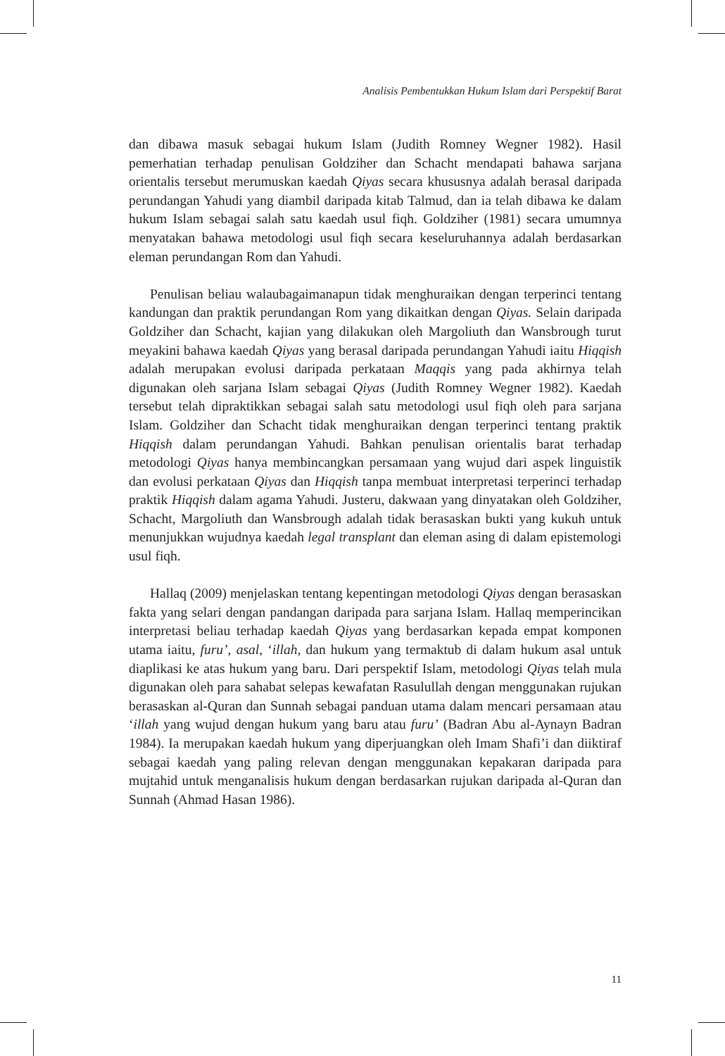Analisis Pembentukkan Hukum Islam dari Perspektif Barat
dan dibawa masuk sebagai hukum Islam (Judith Romney Wegner 1982). Hasil pemerhatian terhadap penulisan Goldziher dan Schacht mendapati bahawa sarjana orientalis tersebut merumuskan kaedah Qiyas secara khususnya adalah berasal daripada perundangan Yahudi yang diambil daripada kitab Talmud, dan ia telah dibawa ke dalam hukum Islam sebagai salah satu kaedah usul fiqh. Goldziher (1981) secara umumnya menyatakan bahawa metodologi usul fiqh secara keseluruhannya adalah berdasarkan eleman perundangan Rom dan Yahudi.
Penulisan beliau walaubagaimanapun tidak menghuraikan dengan terperinci tentang kandungan dan praktik perundangan Rom yang dikaitkan dengan Qiyas. Selain daripada Goldziher dan Schacht, kajian yang dilakukan oleh Margoliuth dan Wansbrough turut meyakini bahawa kaedah Qiyas yang berasal daripada perundangan Yahudi iaitu Hiqqish adalah merupakan evolusi daripada perkataan Maqqis yang pada akhirnya telah digunakan oleh sarjana Islam sebagai Qiyas (Judith Romney Wegner 1982). Kaedah tersebut telah dipraktikkan sebagai salah satu metodologi usul fiqh oleh para sarjana Islam. Goldziher dan Schacht tidak menghuraikan dengan terperinci tentang praktik Hiqqish dalam perundangan Yahudi. Bahkan penulisan orientalis barat terhadap metodologi Qiyas hanya membincangkan persamaan yang wujud dari aspek linguistik dan evolusi perkataan Qiyas dan Hiqqish tanpa membuat interpretasi terperinci terhadap praktik Hiqqish dalam agama Yahudi. Justeru, dakwaan yang dinyatakan oleh Goldziher, Schacht, Margoliuth dan Wansbrough adalah tidak berasaskan bukti yang kukuh untuk menunjukkan wujudnya kaedah legal transplant dan eleman asing di dalam epistemologi usul fiqh.
Hallaq (2009) menjelaskan tentang kepentingan metodologi Qiyas dengan berasaskan fakta yang selari dengan pandangan daripada para sarjana Islam. Hallaq memperincikan interpretasi beliau terhadap kaedah Qiyas yang berdasarkan kepada empat komponen utama iaitu, furu’, asal, ‘illah, dan hukum yang termaktub di dalam hukum asal untuk diaplikasi ke atas hukum yang baru. Dari perspektif Islam, metodologi Qiyas telah mula digunakan oleh para sahabat selepas kewafatan Rasulullah dengan menggunakan rujukan berasaskan al-Quran dan Sunnah sebagai panduan utama dalam mencari persamaan atau ‘illah yang wujud dengan hukum yang baru atau furu’ (Badran Abu al-Aynayn Badran 1984). Ia merupakan kaedah hukum yang diperjuangkan oleh Imam Shafi’i dan diiktiraf sebagai kaedah yang paling relevan dengan menggunakan kepakaran daripada para mujtahid untuk menganalisis hukum dengan berdasarkan rujukan daripada al-Quran dan Sunnah (Ahmad Hasan 1986).
11